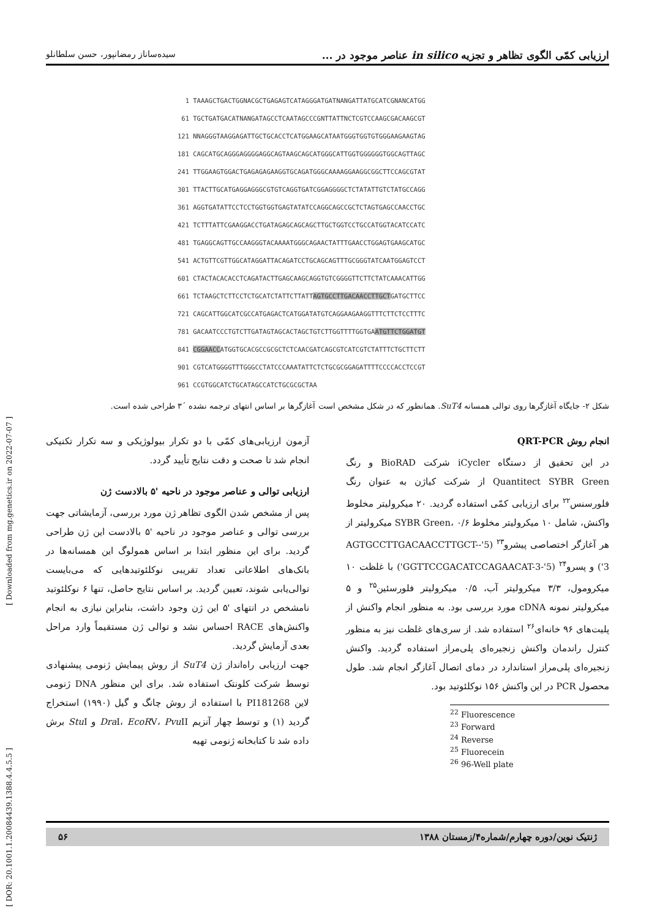ارزیابی کمّی الگوی تظاهر و تجزیه in silico عناصر موجود در ... سیده‌ساناز رمضانپور، حسن سلطانلو
1 TAAAGCTGACTGGNACGCTGAGAGTCATAGGGATGATNANGATTATGCATCGNANCATGG 61 TGCTGATGACATNANGATAGCCTCAATAGCCCGNTTATTNCTCGTCCAAGCGACAAGCGT 121 NNAGGGTAAGGAGATTGCTGCACCTCATGGAAGCATAATGGGTGGTGTGGGAAGAAGTAG 181 CAGCATGCAGGGAGGGGAGGCAGTAAGCAGCATGGGCATTGGTGGGGGGTGGCAGTTAGC 241 TTGGAAGTGGACTGAGAGAGAAGGTGCAGATGGGCAAAAGGAAGGCGGCTTCCAGCGTAT 301 TTACTTGCATGAGGAGGGCGTGTCAGGTGATCGGAGGGGCTCTATATTGTCTATGCCAGG 361 AGGTGATATTCCTCCTGGTGGTGAGTATATCCAGGCAGCCGCTCTAGTGAGCCAACCTGC 421 TCTTTATTCGAAGGACCTGATAGAGCAGCAGCTTGCTGGTCCTGCCATGGTACATCCATC 481 TGAGGCAGTTGCCAAGGGTACAAAATGGGCAGAACTATTTGAACCTGGAGTGAAGCATGC 541 ACTGTTCGTTGGCATAGGATTACAGATCCTGCAGCAGTTTGCGGGTATCAATGGAGTCCT 601 CTACTACACACCTCAGATACTTGAGCAAGCAGGTGTCGGGGTTCTTCTATCAAACATTGG 661 TCTAAGCTCTTCCTCTGCATCTATTCTTATTAGTGCCTTGACAACCTTGCTGATGCTTCC 721 CAGCATTGGCATCGCCATGAGACTCATGGATATGTCAGGAAGAAGGTTTCTTCTCCTTTC 781 GACAATCCCTGTCTTGATAGTAGCACTAGCTGTCTTGGTTTTGGTGAATGTTCTGGATGT 841 CGGAACCATGGTGCACGCCGCGCTCTCAACGATCAGCGTCATCGTCTATTTCTGCTTCTT 901 CGTCATGGGGTTTGGGCCTATCCCAAATATTCTCTGCGCGGAGATTTTCCCCACCTCCGT 961 CCGTGGCATCTGCATAGCCATCTGCGCGCTAA
شکل ۲- جایگاه آغازگرها روی توالی همسانه SuT4. همانطور که در شکل مشخص است آغازگرها بر اساس انتهای ترجمه نشده ´۳ طراحی شده است.
انجام روش QRT-PCR
در این تحقیق از دستگاه iCycler شرکت BioRAD و رنگ Quantitect SYBR Green از شرکت کیاژن به عنوان رنگ فلورسنس<sup>۲۲</sup> برای ارزیابی کمّی استفاده گردید. ۲۰ میکرولیتر مخلوط واکنش، شامل ۱۰ میکرولیتر مخلوط SYBR Green، ۰/۶ میکرولیتر از هر آغازگر اختصاصی پیشرو<sup>۲۳</sup> (5'-AGTGCCTTGACAACCTTGCT-3') و پسرو<sup>۲۴</sup> (5'-GGTTCCGACATCCAGAACAT-3') با غلظت ۱۰ میکرومول، ۳/۳ میکرولیتر آب، ۰/۵ میکرولیتر فلورسئین<sup>۲۵</sup> و ۵ میکرولیتر نمونه cDNA مورد بررسی بود. به منظور انجام واکنش از پلیت‌های ۹۶ خانه‌ای<sup>۲۶</sup> استفاده شد. از سری‌های غلظت نیز به منظور کنترل راندمان واکنش زنجیره‌ای پلی‌مراز استفاده گردید. واکنش زنجیره‌ای پلی‌مراز استاندارد در دمای اتصال آغازگر انجام شد. طول محصول PCR در این واکنش ۱۵۶ نوکلئوتید بود.
<sup>22</sup> Fluorescence
<sup>23</sup> Forward
<sup>24</sup> Reverse
<sup>25</sup> Fluorecein
<sup>26</sup> 96-Well plate
آزمون ارزیابی‌های کمّی با دو تکرار بیولوژیکی و سه تکرار تکنیکی انجام شد تا صحت و دقت نتایج تأیید گردد.
ارزیابی توالی و عناصر موجود در ناحیه '۵ بالادست ژن
پس از مشخص شدن الگوی تظاهر ژن مورد بررسی، آزمایشاتی جهت بررسی توالی و عناصر موجود در ناحیه '۵ بالادست این ژن طراحی گردید. برای این منظور ابتدا بر اساس همولوگ این همسانه‌ها در بانک‌های اطلاعاتی تعداد تقریبی نوکلئوتیدهایی که می‌بایست توالی‌یابی شوند، تعیین گردید. بر اساس نتایج حاصل، تنها ۶ نوکلئوتید نامشخص در انتهای '۵ این ژن وجود داشت، بنابراین نیازی به انجام واکنش‌های RACE احساس نشد و توالی ژن مستقیماً وارد مراحل بعدی آزمایش گردید.
جهت ارزیابی راه‌انداز ژن SuT4 از روش پیمایش ژنومی پیشنهادی توسط شرکت کلونتک استفاده شد. برای این منظور DNA ژنومی لاین PI181268 با استفاده از روش چانگ و گیل (۱۹۹۰) استخراج گردید (۱) و توسط چهار آنزیم Dra I، EcoRV، Pvu II و Stu I برش داده شد تا کتابخانه ژنومی تهیه
[ DOR: 20.1001.1.20084439.1388.4.4.5.5 ] [ Downloaded from mg.genetics.ir on 2022-07-07 ]
ژنتیک نوین/دوره چهارم/شماره۴/زمستان ۱۳۸۸ ۵۶